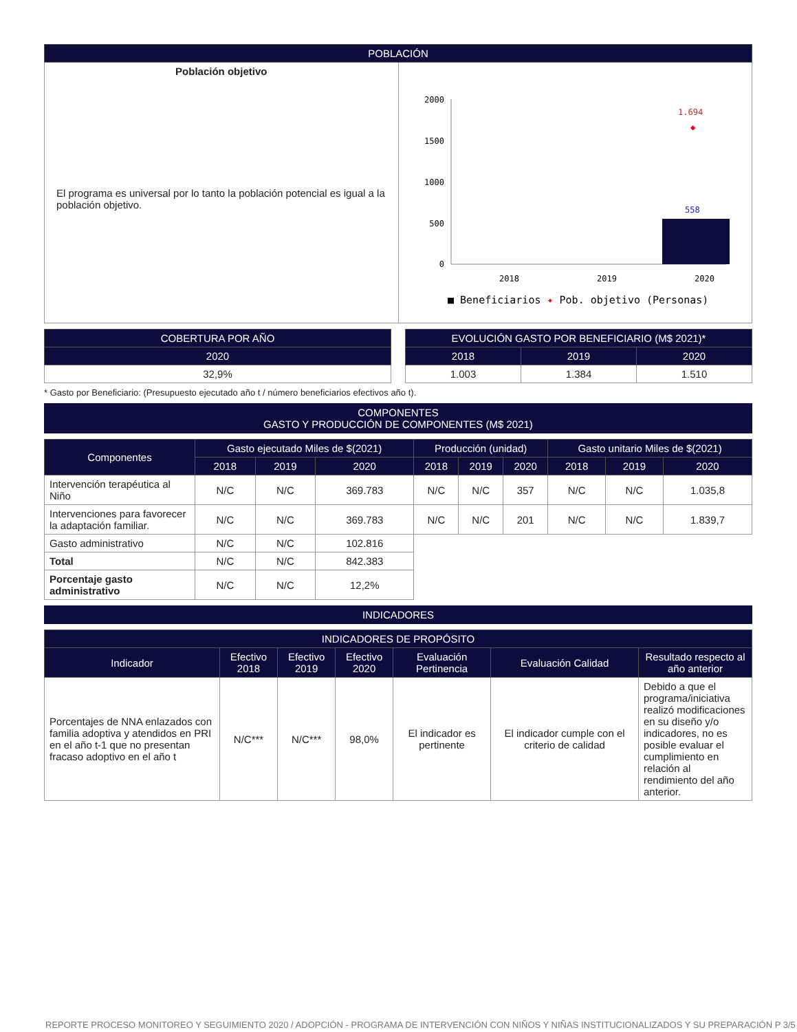| POBLACIÓN | |
| --- | --- |
| Población objetivo El programa es universal por lo tanto la población potencial es igual a la población objetivo. | 2000 1500 1000 500 0 558 1.694 ◆ 2018 2019 2020 ■ Beneficiarios ✦ Pob. objetivo (Personas) |
| COBERTURA POR AÑO |
| --- |
| 2020 |
| 32,9% |
| EVOLUCIÓN GASTO POR BENEFICIARIO (M$ 2021)* | | |
| --- | --- | --- |
| 2018 | 2019 | 2020 |
| 1.003 | 1.384 | 1.510 |
* Gasto por Beneficiario: (Presupuesto ejecutado año t / número beneficiarios efectivos año t).
COMPONENTES
GASTO Y PRODUCCIÓN DE COMPONENTES (M$ 2021)
| Componentes | Gasto ejecutado Miles de $(2021) | | | Producción (unidad) | | | Gasto unitario Miles de $(2021) | | |
| --- | --- | --- | --- | --- | --- | --- | --- | --- | --- |
| | 2018 | 2019 | 2020 | 2018 | 2019 | 2020 | 2018 | 2019 | 2020 |
| Intervención terapéutica al Niño | N/C | N/C | 369.783 | N/C | N/C | 357 | N/C | N/C | 1.035,8 |
| Intervenciones para favorecer la adaptación familiar. | N/C | N/C | 369.783 | N/C | N/C | 201 | N/C | N/C | 1.839,7 |
| Gasto administrativo | N/C | N/C | 102.816 | | | | | | |
| Total | N/C | N/C | 842.383 | | | | | | |
| Porcentaje gasto administrativo | N/C | N/C | 12,2% | | | | | | |
INDICADORES
| INDICADORES DE PROPÓSITO | | | | | | |
| --- | --- | --- | --- | --- | --- | --- |
| Indicador | Efectivo 2018 | Efectivo 2019 | Efectivo 2020 | Evaluación Pertinencia | Evaluación Calidad | Resultado respecto al año anterior |
| Porcentajes de NNA enlazados con familia adoptiva y atendidos en PRI en el año t-1 que no presentan fracaso adoptivo en el año t | N/C*** | N/C*** | 98,0% | El indicador es pertinente | El indicador cumple con el criterio de calidad | Debido a que el programa/iniciativa realizó modificaciones en su diseño y/o indicadores, no es posible evaluar el cumplimiento en relación al rendimiento del año anterior. |
REPORTE PROCESO MONITOREO Y SEGUIMIENTO 2020 / ADOPCIÓN - PROGRAMA DE INTERVENCIÓN CON NIÑOS Y NIÑAS INSTITUCIONALIZADOS Y SU PREPARACIÓN P 3/5